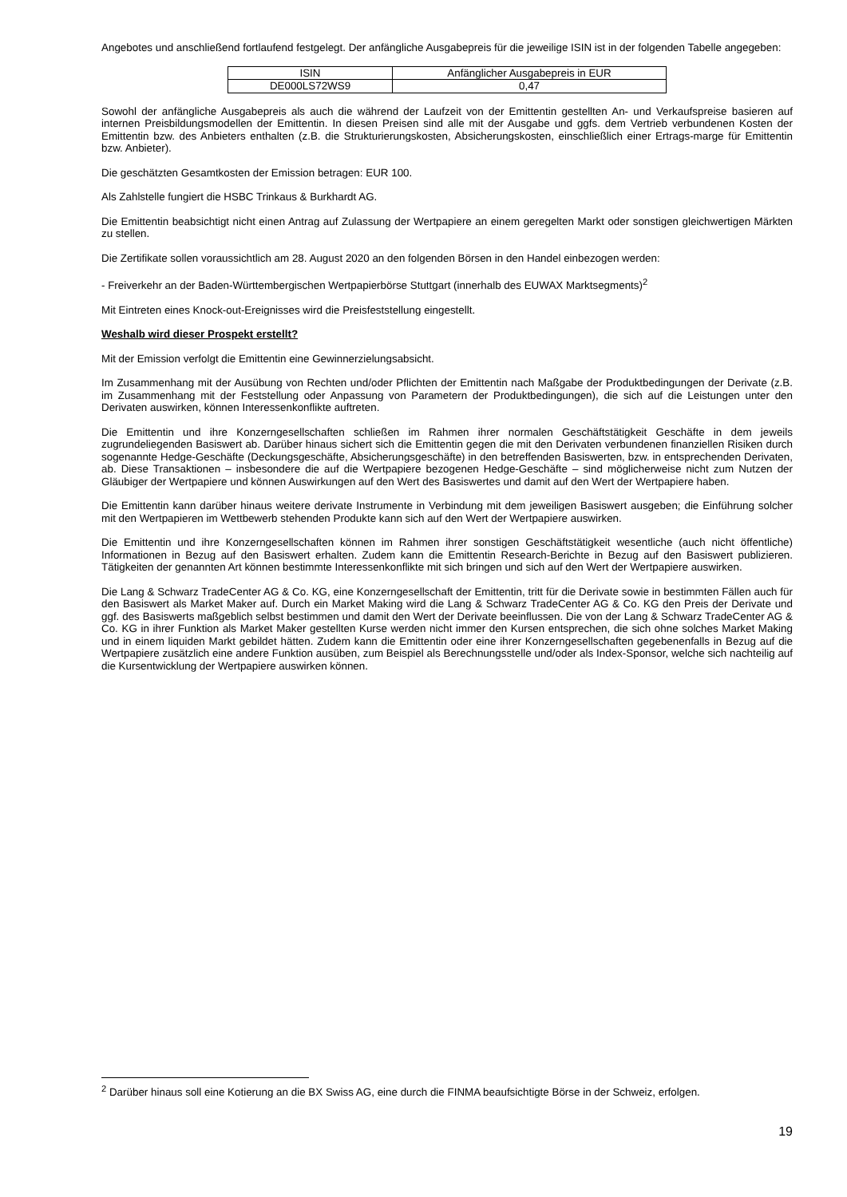Angebotes und anschließend fortlaufend festgelegt. Der anfängliche Ausgabepreis für die jeweilige ISIN ist in der folgenden Tabelle angegeben:
| ISIN | Anfänglicher Ausgabepreis in EUR |
| DE000LS72WS9 | 0,47 |
Sowohl der anfängliche Ausgabepreis als auch die während der Laufzeit von der Emittentin gestellten An- und Verkaufspreise basieren auf internen Preisbildungsmodellen der Emittentin. In diesen Preisen sind alle mit der Ausgabe und ggfs. dem Vertrieb verbundenen Kosten der Emittentin bzw. des Anbieters enthalten (z.B. die Strukturierungskosten, Absicherungskosten, einschließlich einer Ertrags-marge für Emittentin bzw. Anbieter).
Die geschätzten Gesamtkosten der Emission betragen: EUR 100.
Als Zahlstelle fungiert die HSBC Trinkaus & Burkhardt AG.
Die Emittentin beabsichtigt nicht einen Antrag auf Zulassung der Wertpapiere an einem geregelten Markt oder sonstigen gleichwertigen Märkten zu stellen.
Die Zertifikate sollen voraussichtlich am 28. August 2020 an den folgenden Börsen in den Handel einbezogen werden:
- Freiverkehr an der Baden-Württembergischen Wertpapierbörse Stuttgart (innerhalb des EUWAX Marktsegments)<sup>2</sup>
Mit Eintreten eines Knock-out-Ereignisses wird die Preisfeststellung eingestellt.
Weshalb wird dieser Prospekt erstellt?
Mit der Emission verfolgt die Emittentin eine Gewinnerzielungsabsicht.
Im Zusammenhang mit der Ausübung von Rechten und/oder Pflichten der Emittentin nach Maßgabe der Produktbedingungen der Derivate (z.B. im Zusammenhang mit der Feststellung oder Anpassung von Parametern der Produktbedingungen), die sich auf die Leistungen unter den Derivaten auswirken, können Interessenkonflikte auftreten.
Die Emittentin und ihre Konzerngesellschaften schließen im Rahmen ihrer normalen Geschäftstätigkeit Geschäfte in dem jeweils zugrundeliegenden Basiswert ab. Darüber hinaus sichert sich die Emittentin gegen die mit den Derivaten verbundenen finanziellen Risiken durch sogenannte Hedge-Geschäfte (Deckungsgeschäfte, Absicherungsgeschäfte) in den betreffenden Basiswerten, bzw. in entsprechenden Derivaten, ab. Diese Transaktionen – insbesondere die auf die Wertpapiere bezogenen Hedge-Geschäfte – sind möglicherweise nicht zum Nutzen der Gläubiger der Wertpapiere und können Auswirkungen auf den Wert des Basiswertes und damit auf den Wert der Wertpapiere haben.
Die Emittentin kann darüber hinaus weitere derivate Instrumente in Verbindung mit dem jeweiligen Basiswert ausgeben; die Einführung solcher mit den Wertpapieren im Wettbewerb stehenden Produkte kann sich auf den Wert der Wertpapiere auswirken.
Die Emittentin und ihre Konzerngesellschaften können im Rahmen ihrer sonstigen Geschäftstätigkeit wesentliche (auch nicht öffentliche) Informationen in Bezug auf den Basiswert erhalten. Zudem kann die Emittentin Research-Berichte in Bezug auf den Basiswert publizieren. Tätigkeiten der genannten Art können bestimmte Interessenkonflikte mit sich bringen und sich auf den Wert der Wertpapiere auswirken.
Die Lang & Schwarz TradeCenter AG & Co. KG, eine Konzerngesellschaft der Emittentin, tritt für die Derivate sowie in bestimmten Fällen auch für den Basiswert als Market Maker auf. Durch ein Market Making wird die Lang & Schwarz TradeCenter AG & Co. KG den Preis der Derivate und ggf. des Basiswerts maßgeblich selbst bestimmen und damit den Wert der Derivate beeinflussen. Die von der Lang & Schwarz TradeCenter AG & Co. KG in ihrer Funktion als Market Maker gestellten Kurse werden nicht immer den Kursen entsprechen, die sich ohne solches Market Making und in einem liquiden Markt gebildet hätten. Zudem kann die Emittentin oder eine ihrer Konzerngesellschaften gegebenenfalls in Bezug auf die Wertpapiere zusätzlich eine andere Funktion ausüben, zum Beispiel als Berechnungsstelle und/oder als Index-Sponsor, welche sich nachteilig auf die Kursentwicklung der Wertpapiere auswirken können.
<sup>2</sup> Darüber hinaus soll eine Kotierung an die BX Swiss AG, eine durch die FINMA beaufsichtigte Börse in der Schweiz, erfolgen.
19